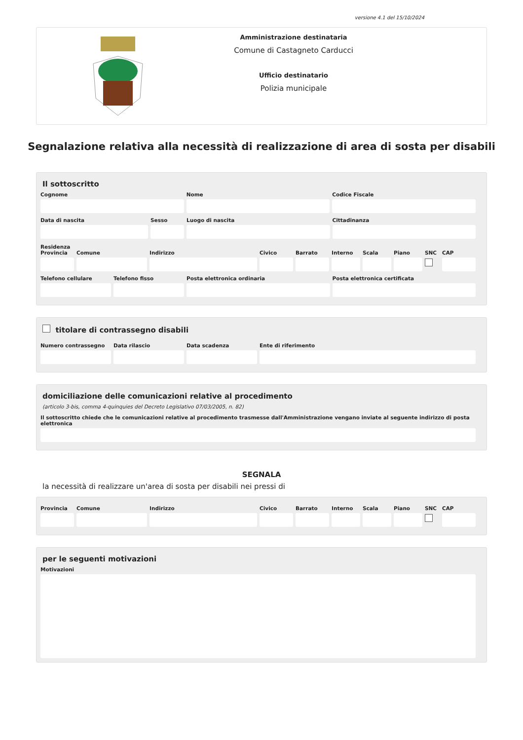versione 4.1 del 15/10/2024
Amministrazione destinataria
Comune di Castagneto Carducci
Ufficio destinatario
Polizia municipale
Segnalazione relativa alla necessità di realizzazione di area di sosta per disabili
Il sottoscritto
Cognome Nome Codice Fiscale
Data di nascita Sesso Luogo di nascita Cittadinanza
Residenza
Provincia Comune Indirizzo Civico Barrato Interno Scala Piano SNC CAP
Telefono cellulare Telefono fisso Posta elettronica ordinaria Posta elettronica certificata
titolare di contrassegno disabili
Numero contrassegno Data rilascio Data scadenza Ente di riferimento
domiciliazione delle comunicazioni relative al procedimento
(articolo 3-bis, comma 4-quinquies del Decreto Legislativo 07/03/2005, n. 82)
Il sottoscritto chiede che le comunicazioni relative al procedimento trasmesse dall'Amministrazione vengano inviate al seguente indirizzo di posta elettronica
SEGNALA
la necessità di realizzare un'area di sosta per disabili nei pressi di
Provincia Comune Indirizzo Civico Barrato Interno Scala Piano SNC CAP
per le seguenti motivazioni
Motivazioni